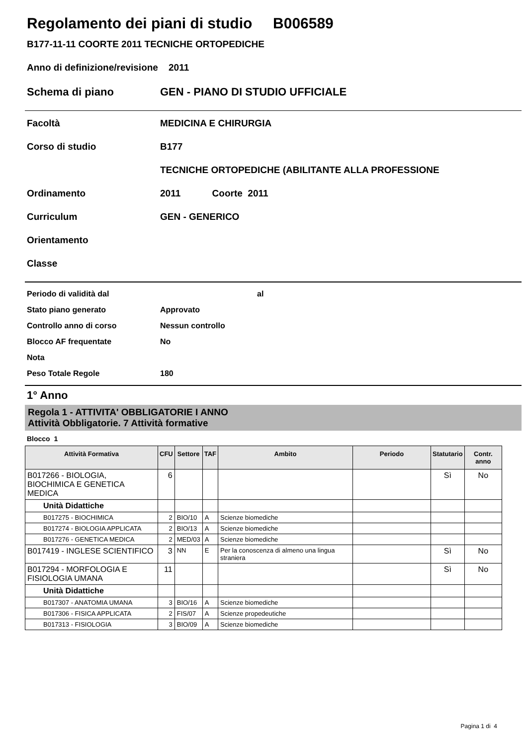Regolamento dei piani di studio B006589
B177-11-11 COORTE 2011 TECNICHE ORTOPEDICHE
Anno di definizione/revisione 2011
Schema di piano GEN - PIANO DI STUDIO UFFICIALE
Facoltà MEDICINA E CHIRURGIA
Corso di studio B177
TECNICHE ORTOPEDICHE (ABILITANTE ALLA PROFESSIONE
Ordinamento 2011 Coorte 2011
Curriculum GEN - GENERICO
Orientamento
Classe
Periodo di validità dal al
Stato piano generato Approvato
Controllo anno di corso Nessun controllo
Blocco AF frequentate No
Nota
Peso Totale Regole 180
1° Anno
Regola 1 - ATTIVITA' OBBLIGATORIE I ANNO
Attività Obbligatorie. 7 Attività formative
Blocco 1
| Attività Formativa | CFU | Settore | TAF | Ambito | Periodo | Statutario | Contr. anno |
| --- | --- | --- | --- | --- | --- | --- | --- |
| B017266 - BIOLOGIA, BIOCHIMICA E GENETICA MEDICA | 6 | | | | | Sì | No |
| Unità Didattiche | | | | | | | |
| B017275 - BIOCHIMICA | 2 | BIO/10 | A | Scienze biomediche | | | |
| B017274 - BIOLOGIA APPLICATA | 2 | BIO/13 | A | Scienze biomediche | | | |
| B017276 - GENETICA MEDICA | 2 | MED/03 | A | Scienze biomediche | | | |
| B017419 - INGLESE SCIENTIFICO | 3 | NN | E | Per la conoscenza di almeno una lingua straniera | | Sì | No |
| B017294 - MORFOLOGIA E FISIOLOGIA UMANA | 11 | | | | | Sì | No |
| Unità Didattiche | | | | | | | |
| B017307 - ANATOMIA UMANA | 3 | BIO/16 | A | Scienze biomediche | | | |
| B017306 - FISICA APPLICATA | 2 | FIS/07 | A | Scienze propedeutiche | | | |
| B017313 - FISIOLOGIA | 3 | BIO/09 | A | Scienze biomediche | | | |
Pagina 1 di 4